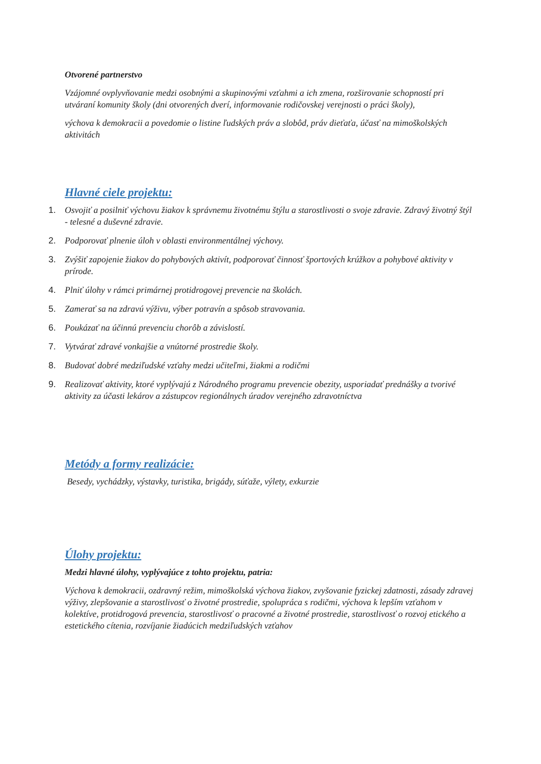Otvorené partnerstvo
Vzájomné ovplyvňovanie medzi osobnými a skupinovými vzťahmi a ich zmena, rozširovanie schopností pri utváraní komunity školy (dni otvorených dverí, informovanie rodičovskej verejnosti o práci školy),
výchova k demokracii a povedomie o listine ľudských práv a slobôd, práv dieťaťa, účasť na mimoškolských aktivitách
Hlavné ciele projektu:
1. Osvojiť a posilniť výchovu žiakov k správnemu životnému štýlu a starostlivosti o svoje zdravie. Zdravý životný štýl - telesné a duševné zdravie.
2. Podporovať plnenie úloh v oblasti environmentálnej výchovy.
3. Zvýšiť zapojenie žiakov do pohybových aktivít, podporovať činnosť športových krúžkov a pohybové aktivity v prírode.
4. Plniť úlohy v rámci primárnej protidrogovej prevencie na školách.
5. Zamerať sa na zdravú výživu, výber potravín a spôsob stravovania.
6. Poukázať na účinnú prevenciu chorôb a závislostí.
7. Vytvárať zdravé vonkajšie a vnútorné prostredie školy.
8. Budovať dobré medziľudské vzťahy medzi učiteľmi, žiakmi a rodičmi
9. Realizovať aktivity, ktoré vyplývajú z Národného programu prevencie obezity, usporiadať prednášky a tvorivé aktivity za účasti lekárov a zástupcov regionálnych úradov verejného zdravotníctva
Metódy a formy realizácie:
Besedy, vychádzky, výstavky, turistika, brigády, súťaže, výlety, exkurzie
Úlohy projektu:
Medzi hlavné úlohy, vyplývajúce z tohto projektu, patria:
Výchova k demokracii, ozdravný režim, mimoškolská výchova žiakov, zvyšovanie fyzickej zdatnosti, zásady zdravej výživy, zlepšovanie a starostlivosť o životné prostredie, spolupráca s rodičmi, výchova k lepším vzťahom v kolektíve, protidrogová prevencia, starostlivosť o pracovné a životné prostredie, starostlivosť o rozvoj etického a estetického cítenia, rozvíjanie žiadúcich medziľudských vzťahov